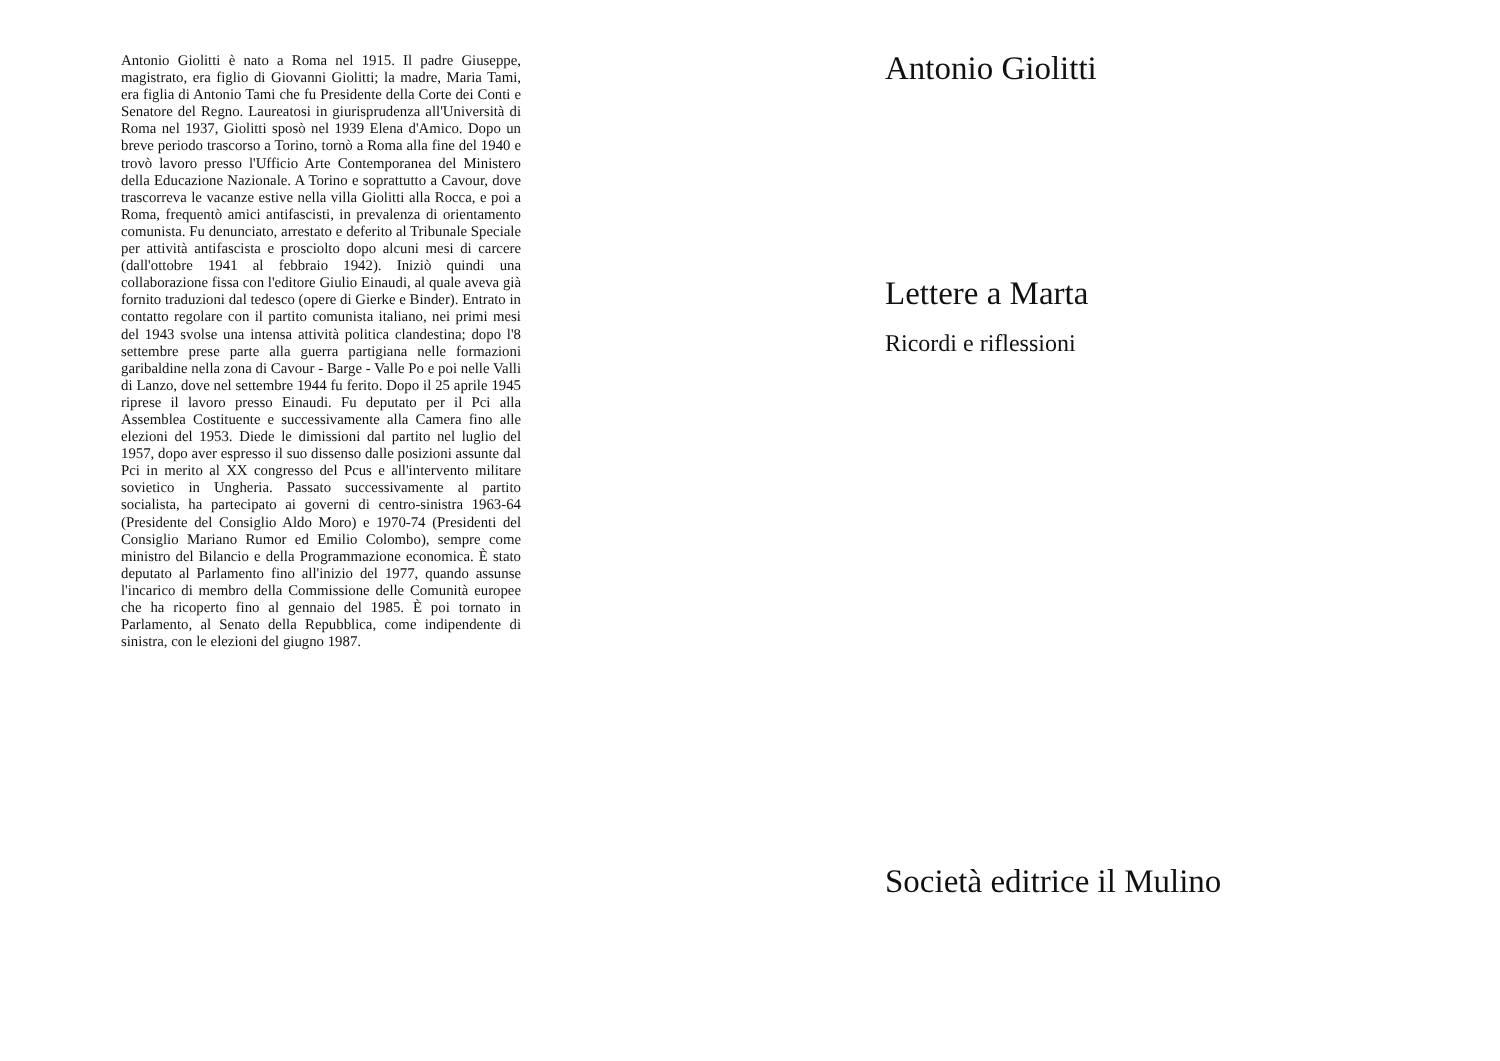Antonio Giolitti è nato a Roma nel 1915. Il padre Giuseppe, magistrato, era figlio di Giovanni Giolitti; la madre, Maria Tami, era figlia di Antonio Tami che fu Presidente della Corte dei Conti e Senatore del Regno. Laureatosi in giurisprudenza all'Università di Roma nel 1937, Giolitti sposò nel 1939 Elena d'Amico. Dopo un breve periodo trascorso a Torino, tornò a Roma alla fine del 1940 e trovò lavoro presso l'Ufficio Arte Contemporanea del Ministero della Educazione Nazionale. A Torino e soprattutto a Cavour, dove trascorreva le vacanze estive nella villa Giolitti alla Rocca, e poi a Roma, frequentò amici antifascisti, in prevalenza di orientamento comunista. Fu denunciato, arrestato e deferito al Tribunale Speciale per attività antifascista e prosciolto dopo alcuni mesi di carcere (dall'ottobre 1941 al febbraio 1942). Iniziò quindi una collaborazione fissa con l'editore Giulio Einaudi, al quale aveva già fornito traduzioni dal tedesco (opere di Gierke e Binder). Entrato in contatto regolare con il partito comunista italiano, nei primi mesi del 1943 svolse una intensa attività politica clandestina; dopo l'8 settembre prese parte alla guerra partigiana nelle formazioni garibaldine nella zona di Cavour - Barge - Valle Po e poi nelle Valli di Lanzo, dove nel settembre 1944 fu ferito. Dopo il 25 aprile 1945 riprese il lavoro presso Einaudi. Fu deputato per il Pci alla Assemblea Costituente e successivamente alla Camera fino alle elezioni del 1953. Diede le dimissioni dal partito nel luglio del 1957, dopo aver espresso il suo dissenso dalle posizioni assunte dal Pci in merito al XX congresso del Pcus e all'intervento militare sovietico in Ungheria. Passato successivamente al partito socialista, ha partecipato ai governi di centro-sinistra 1963-64 (Presidente del Consiglio Aldo Moro) e 1970-74 (Presidenti del Consiglio Mariano Rumor ed Emilio Colombo), sempre come ministro del Bilancio e della Programmazione economica. È stato deputato al Parlamento fino all'inizio del 1977, quando assunse l'incarico di membro della Commissione delle Comunità europee che ha ricoperto fino al gennaio del 1985. È poi tornato in Parlamento, al Senato della Repubblica, come indipendente di sinistra, con le elezioni del giugno 1987.
Antonio Giolitti
Lettere a Marta
Ricordi e riflessioni
Società editrice il Mulino